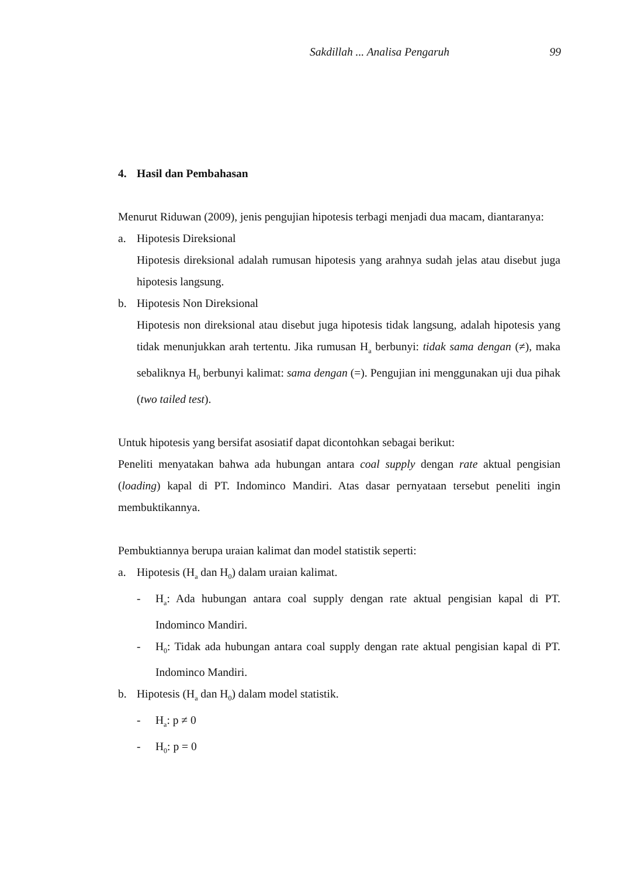Sakdillah ... Analisa Pengaruh 99
4. Hasil dan Pembahasan
Menurut Riduwan (2009), jenis pengujian hipotesis terbagi menjadi dua macam, diantaranya:
a. Hipotesis Direksional
Hipotesis direksional adalah rumusan hipotesis yang arahnya sudah jelas atau disebut juga hipotesis langsung.
b. Hipotesis Non Direksional
Hipotesis non direksional atau disebut juga hipotesis tidak langsung, adalah hipotesis yang tidak menunjukkan arah tertentu. Jika rumusan H<sub>a</sub> berbunyi: tidak sama dengan (≠), maka sebaliknya H<sub>0</sub> berbunyi kalimat: sama dengan (=). Pengujian ini menggunakan uji dua pihak (two tailed test).
Untuk hipotesis yang bersifat asosiatif dapat dicontohkan sebagai berikut:
Peneliti menyatakan bahwa ada hubungan antara coal supply dengan rate aktual pengisian (loading) kapal di PT. Indominco Mandiri. Atas dasar pernyataan tersebut peneliti ingin membuktikannya.
Pembuktiannya berupa uraian kalimat dan model statistik seperti:
a. Hipotesis (H<sub>a</sub> dan H<sub>0</sub>) dalam uraian kalimat.
- H<sub>a</sub>: Ada hubungan antara coal supply dengan rate aktual pengisian kapal di PT. Indominco Mandiri.
- H<sub>0</sub>: Tidak ada hubungan antara coal supply dengan rate aktual pengisian kapal di PT. Indominco Mandiri.
b. Hipotesis (H<sub>a</sub> dan H<sub>0</sub>) dalam model statistik.
- H<sub>a</sub>: p ≠ 0
- H<sub>0</sub>: p = 0